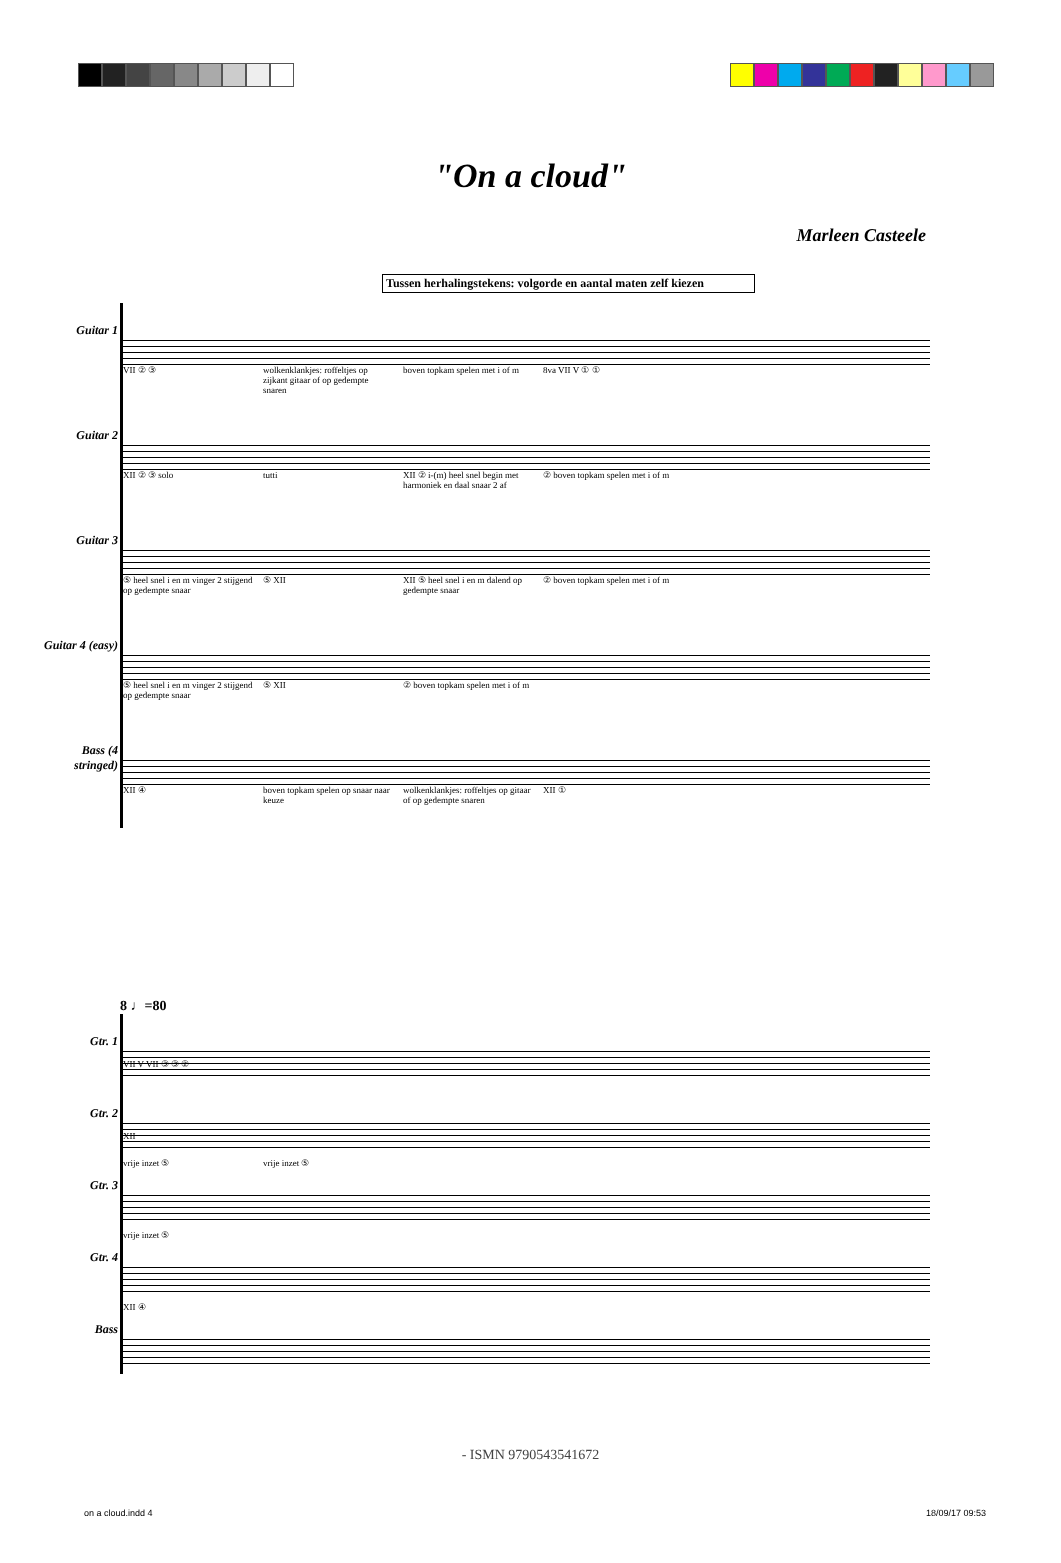"On a cloud"
Marleen Casteele
Tussen herhalingstekens: volgorde en aantal maten zelf kiezen
Guitar 1
VII ② ③ wolkenklankjes: roffeltjes op zijkant gitaar of op gedempte snaren boven topkam spelen met i of m 8va VII V ① ①
Guitar 2
XII ② ③ solo tutti XII ② i-(m) heel snel begin met harmoniek en daal snaar 2 af ② boven topkam spelen met i of m
Guitar 3
⑤ heel snel i en m vinger 2 stijgend op gedempte snaar ⑤ XII XII ⑤ heel snel i en m dalend op gedempte snaar ② boven topkam spelen met i of m
Guitar 4 (easy)
⑤ heel snel i en m vinger 2 stijgend op gedempte snaar ⑤ XII ② boven topkam spelen met i of m
Bass (4 stringed)
XII ④ boven topkam spelen op snaar naar keuze wolkenklankjes: roffeltjes op gitaar of op gedempte snaren XII ①
8 ♩=80
Gtr. 1
VII V VII ③ ③ ②
Gtr. 2
XII
Gtr. 3
vrije inzet ⑤ vrije inzet ⑤
Gtr. 4
vrije inzet ⑤
Bass
XII ④
- ISMN 9790543541672
on a cloud.indd 4 18/09/17 09:53